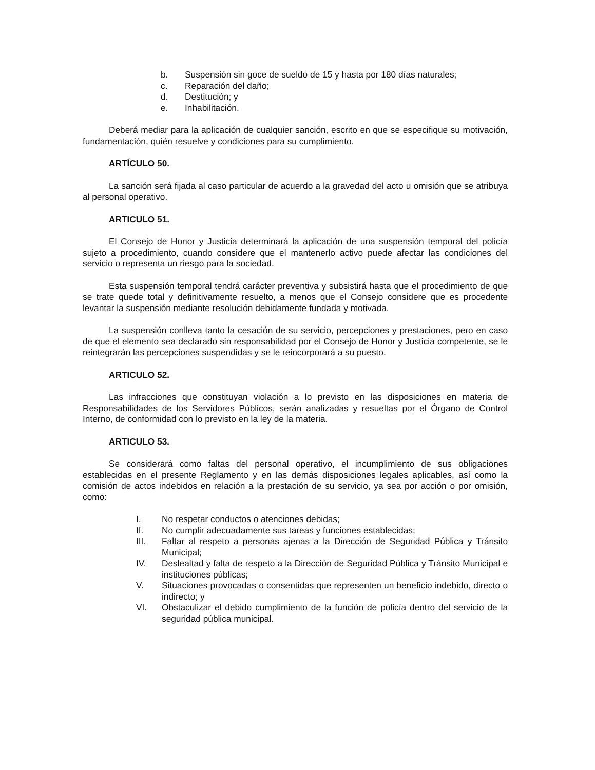b. Suspensión sin goce de sueldo de 15 y hasta por 180 días naturales;
c. Reparación del daño;
d. Destitución; y
e. Inhabilitación.
Deberá mediar para la aplicación de cualquier sanción, escrito en que se especifique su motivación, fundamentación, quién resuelve y condiciones para su cumplimiento.
ARTÍCULO 50.
La sanción será fijada al caso particular de acuerdo a la gravedad del acto u omisión que se atribuya al personal operativo.
ARTICULO 51.
El Consejo de Honor y Justicia determinará la aplicación de una suspensión temporal del policía sujeto a procedimiento, cuando considere que el mantenerlo activo puede afectar las condiciones del servicio o representa un riesgo para la sociedad.
Esta suspensión temporal tendrá carácter preventiva y subsistirá hasta que el procedimiento de que se trate quede total y definitivamente resuelto, a menos que el Consejo considere que es procedente levantar la suspensión mediante resolución debidamente fundada y motivada.
La suspensión conlleva tanto la cesación de su servicio, percepciones y prestaciones, pero en caso de que el elemento sea declarado sin responsabilidad por el Consejo de Honor y Justicia competente, se le reintegrarán las percepciones suspendidas y se le reincorporará a su puesto.
ARTICULO 52.
Las infracciones que constituyan violación a lo previsto en las disposiciones en materia de Responsabilidades de los Servidores Públicos, serán analizadas y resueltas por el Órgano de Control Interno, de conformidad con lo previsto en la ley de la materia.
ARTICULO 53.
Se considerará como faltas del personal operativo, el incumplimiento de sus obligaciones establecidas en el presente Reglamento y en las demás disposiciones legales aplicables, así como la comisión de actos indebidos en relación a la prestación de su servicio, ya sea por acción o por omisión, como:
I. No respetar conductos o atenciones debidas;
II. No cumplir adecuadamente sus tareas y funciones establecidas;
III. Faltar al respeto a personas ajenas a la Dirección de Seguridad Pública y Tránsito Municipal;
IV. Deslealtad y falta de respeto a la Dirección de Seguridad Pública y Tránsito Municipal e instituciones públicas;
V. Situaciones provocadas o consentidas que representen un beneficio indebido, directo o indirecto; y
VI. Obstaculizar el debido cumplimiento de la función de policía dentro del servicio de la seguridad pública municipal.